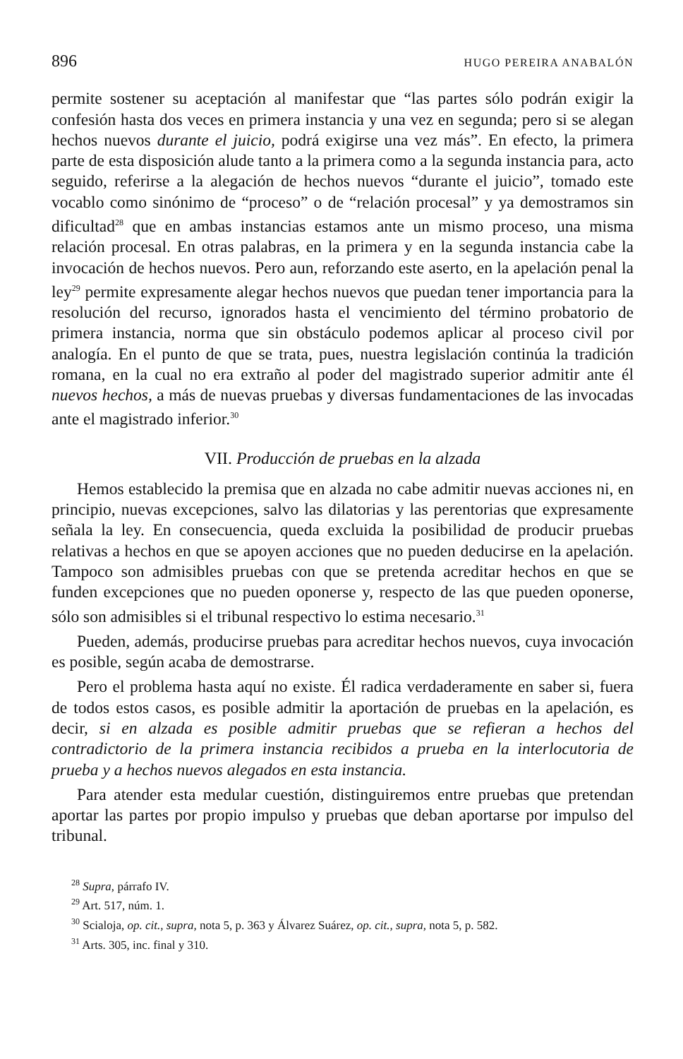896 HUGO PEREIRA ANABALÓN
permite sostener su aceptación al manifestar que “las partes sólo podrán exigir la confesión hasta dos veces en primera instancia y una vez en segunda; pero si se alegan hechos nuevos durante el juicio, podrá exigirse una vez más”. En efecto, la primera parte de esta disposición alude tanto a la primera como a la segunda instancia para, acto seguido, referirse a la alegación de hechos nuevos “durante el juicio”, tomado este vocablo como sinónimo de “proceso” o de “relación procesal” y ya demostramos sin dificultad<sup>28</sup> que en ambas instancias estamos ante un mismo proceso, una misma relación procesal. En otras palabras, en la primera y en la segunda instancia cabe la invocación de hechos nuevos. Pero aun, reforzando este aserto, en la apelación penal la ley<sup>29</sup> permite expresamente alegar hechos nuevos que puedan tener importancia para la resolución del recurso, ignorados hasta el vencimiento del término probatorio de primera instancia, norma que sin obstáculo podemos aplicar al proceso civil por analogía. En el punto de que se trata, pues, nuestra legislación continúa la tradición romana, en la cual no era extraño al poder del magistrado superior admitir ante él nuevos hechos, a más de nuevas pruebas y diversas fundamentaciones de las invocadas ante el magistrado inferior.<sup>30</sup>
VII. Producción de pruebas en la alzada
Hemos establecido la premisa que en alzada no cabe admitir nuevas acciones ni, en principio, nuevas excepciones, salvo las dilatorias y las perentorias que expresamente señala la ley. En consecuencia, queda excluida la posibilidad de producir pruebas relativas a hechos en que se apoyen acciones que no pueden deducirse en la apelación. Tampoco son admisibles pruebas con que se pretenda acreditar hechos en que se funden excepciones que no pueden oponerse y, respecto de las que pueden oponerse, sólo son admisibles si el tribunal respectivo lo estima necesario.<sup>31</sup>
Pueden, además, producirse pruebas para acreditar hechos nuevos, cuya invocación es posible, según acaba de demostrarse.
Pero el problema hasta aquí no existe. Él radica verdaderamente en saber si, fuera de todos estos casos, es posible admitir la aportación de pruebas en la apelación, es decir, si en alzada es posible admitir pruebas que se refieran a hechos del contradictorio de la primera instancia recibidos a prueba en la interlocutoria de prueba y a hechos nuevos alegados en esta instancia.
Para atender esta medular cuestión, distinguiremos entre pruebas que pretendan aportar las partes por propio impulso y pruebas que deban aportarse por impulso del tribunal.
<sup>28</sup> Supra, párrafo IV.
<sup>29</sup> Art. 517, núm. 1.
<sup>30</sup> Scialoja, op. cit., supra, nota 5, p. 363 y Álvarez Suárez, op. cit., supra, nota 5, p. 582.
<sup>31</sup> Arts. 305, inc. final y 310.